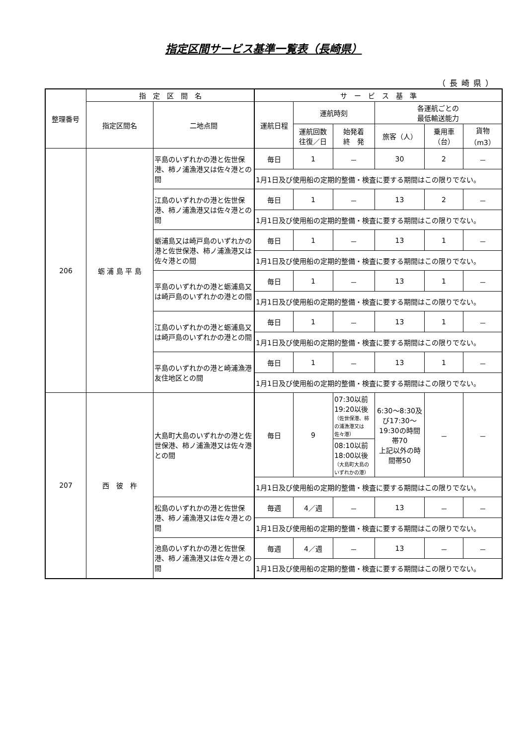指定区間サービス基準一覧表（長崎県）
（長崎県）
| 整理番号 | 指 定 区 間 名 | | サ ー ビ ス 基 準 | | | | | |
| --- | --- | --- | --- | --- | --- | --- | --- | --- |
| | 指定区間名 | 二地点間 | 運航日程 | 運航時刻 | | 各運航ごとの 最低輸送能力 | | |
| | | | | 運航回数 往復／日 | 始発着 終 発 | 旅客（人） | 乗用車 （台） | 貨物 （m3） |
| 206 | 蛎 浦 島 平 島 | 平島のいずれかの港と佐世保港、柿ノ浦漁港又は佐々港との間 | 毎日 | 1 | － | 30 | 2 | － |
| | | | 1月1日及び使用船の定期的整備・検査に要する期間はこの限りでない。 | | | | | |
| | | 江島のいずれかの港と佐世保港、柿ノ浦漁港又は佐々港との間 | 毎日 | 1 | － | 13 | 2 | － |
| | | | 1月1日及び使用船の定期的整備・検査に要する期間はこの限りでない。 | | | | | |
| | | 蛎浦島又は崎戸島のいずれかの港と佐世保港、柿ノ浦漁港又は佐々港との間 | 毎日 | 1 | － | 13 | 1 | － |
| | | | 1月1日及び使用船の定期的整備・検査に要する期間はこの限りでない。 | | | | | |
| | | 平島のいずれかの港と蛎浦島又は崎戸島のいずれかの港との間 | 毎日 | 1 | － | 13 | 1 | － |
| | | | 1月1日及び使用船の定期的整備・検査に要する期間はこの限りでない。 | | | | | |
| | | 江島のいずれかの港と蛎浦島又は崎戸島のいずれかの港との間 | 毎日 | 1 | － | 13 | 1 | － |
| | | | 1月1日及び使用船の定期的整備・検査に要する期間はこの限りでない。 | | | | | |
| | | 平島のいずれかの港と崎浦漁港友住地区との間 | 毎日 | 1 | － | 13 | 1 | － |
| | | | 1月1日及び使用船の定期的整備・検査に要する期間はこの限りでない。 | | | | | |
| 207 | 西 彼 杵 | 大島町大島のいずれかの港と佐世保港、柿ノ浦漁港又は佐々港との間 | 毎日 | 9 | 07:30以前 19:20以後 （佐世保港、柿の浦漁港又は佐々港） | 6:30～8:30及び17:30～19:30の時間帯70 上記以外の時間帯50 | － | － |
| | | | | | 08:10以前 18:00以後 （大島町大島のいずれかの港） | | | |
| | | | 1月1日及び使用船の定期的整備・検査に要する期間はこの限りでない。 | | | | | |
| | | 松島のいずれかの港と佐世保港、柿ノ浦漁港又は佐々港との間 | 毎週 | 4／週 | － | 13 | － | － |
| | | | 1月1日及び使用船の定期的整備・検査に要する期間はこの限りでない。 | | | | | |
| | | 池島のいずれかの港と佐世保港、柿ノ浦漁港又は佐々港との間 | 毎週 | 4／週 | － | 13 | － | － |
| | | | 1月1日及び使用船の定期的整備・検査に要する期間はこの限りでない。 | | | | | |